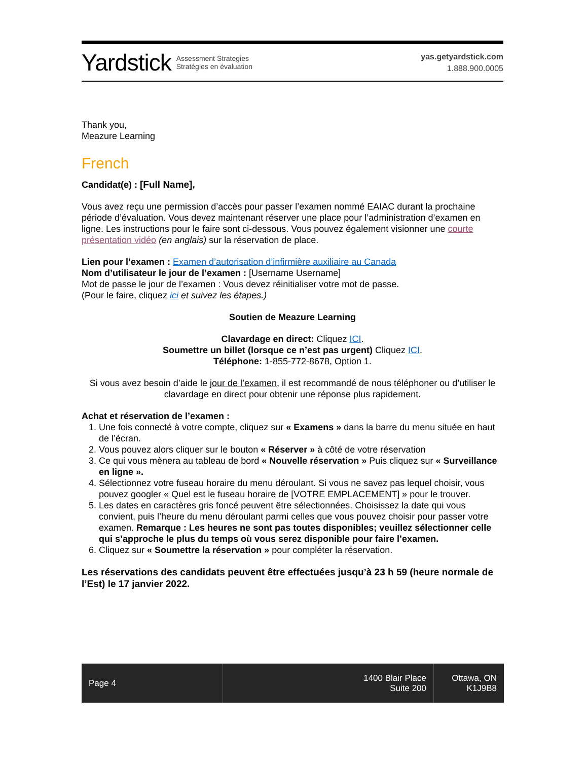Yardstick Assessment Strategies
Stratégies en évaluation
yas.getyardstick.com
1.888.900.0005
Thank you,
Meazure Learning
French
Candidat(e) : [Full Name],
Vous avez reçu une permission d’accès pour passer l’examen nommé EAIAC durant la prochaine période d’évaluation. Vous devez maintenant réserver une place pour l’administration d’examen en ligne. Les instructions pour le faire sont ci-dessous. Vous pouvez également visionner une courte présentation vidéo (en anglais) sur la réservation de place.
Lien pour l’examen : Examen d’autorisation d’infirmière auxiliaire au Canada
Nom d’utilisateur le jour de l’examen : [Username Username]
Mot de passe le jour de l’examen : Vous devez réinitialiser votre mot de passe.
(Pour le faire, cliquez ici et suivez les étapes.)
Soutien de Meazure Learning
Clavardage en direct: Cliquez ICI.
Soumettre un billet (lorsque ce n’est pas urgent) Cliquez ICI.
Téléphone: 1-855-772-8678, Option 1.
Si vous avez besoin d’aide le jour de l’examen, il est recommandé de nous téléphoner ou d’utiliser le clavardage en direct pour obtenir une réponse plus rapidement.
Achat et réservation de l’examen :
1. Une fois connecté à votre compte, cliquez sur « Examens » dans la barre du menu située en haut de l’écran.
2. Vous pouvez alors cliquer sur le bouton « Réserver » à côté de votre réservation
3. Ce qui vous mènera au tableau de bord « Nouvelle réservation » Puis cliquez sur « Surveillance en ligne ».
4. Sélectionnez votre fuseau horaire du menu déroulant. Si vous ne savez pas lequel choisir, vous pouvez googler « Quel est le fuseau horaire de [VOTRE EMPLACEMENT] » pour le trouver.
5. Les dates en caractères gris foncé peuvent être sélectionnées. Choisissez la date qui vous convient, puis l’heure du menu déroulant parmi celles que vous pouvez choisir pour passer votre examen. Remarque : Les heures ne sont pas toutes disponibles; veuillez sélectionner celle qui s’approche le plus du temps où vous serez disponible pour faire l’examen.
6. Cliquez sur « Soumettre la réservation » pour compléter la réservation.
Les réservations des candidats peuvent être effectuées jusqu’à 23 h 59 (heure normale de l’Est) le 17 janvier 2022.
Page 4 1400 Blair Place
Suite 200
Ottawa, ON
K1J9B8